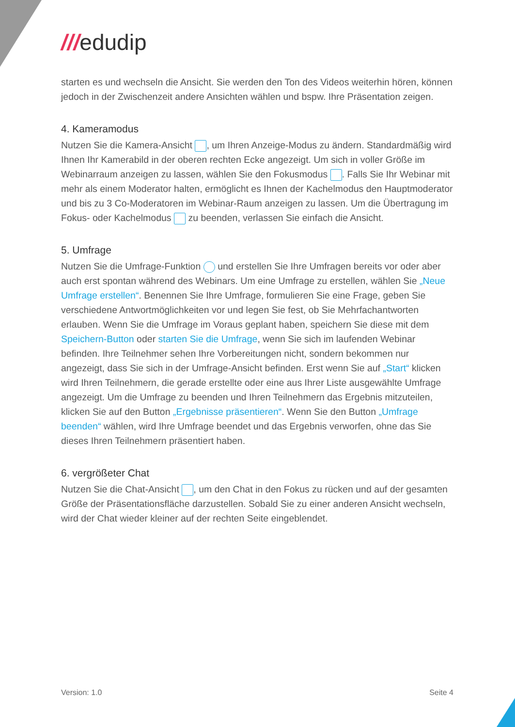///edudip
starten es und wechseln die Ansicht. Sie werden den Ton des Videos weiterhin hören, können jedoch in der Zwischenzeit andere Ansichten wählen und bspw. Ihre Präsentation zeigen.
4. Kameramodus
Nutzen Sie die Kamera-Ansicht , um Ihren Anzeige-Modus zu ändern. Standardmäßig wird Ihnen Ihr Kamerabild in der oberen rechten Ecke angezeigt. Um sich in voller Größe im Webinarraum anzeigen zu lassen, wählen Sie den Fokusmodus . Falls Sie Ihr Webinar mit mehr als einem Moderator halten, ermöglicht es Ihnen der Kachelmodus den Hauptmoderator und bis zu 3 Co-Moderatoren im Webinar-Raum anzeigen zu lassen. Um die Übertragung im Fokus- oder Kachelmodus zu beenden, verlassen Sie einfach die Ansicht.
5. Umfrage
Nutzen Sie die Umfrage-Funktion und erstellen Sie Ihre Umfragen bereits vor oder aber auch erst spontan während des Webinars. Um eine Umfrage zu erstellen, wählen Sie „Neue Umfrage erstellen“. Benennen Sie Ihre Umfrage, formulieren Sie eine Frage, geben Sie verschiedene Antwortmöglichkeiten vor und legen Sie fest, ob Sie Mehrfachantworten erlauben. Wenn Sie die Umfrage im Voraus geplant haben, speichern Sie diese mit dem Speichern-Button oder starten Sie die Umfrage, wenn Sie sich im laufenden Webinar befinden. Ihre Teilnehmer sehen Ihre Vorbereitungen nicht, sondern bekommen nur angezeigt, dass Sie sich in der Umfrage-Ansicht befinden. Erst wenn Sie auf „Start“ klicken wird Ihren Teilnehmern, die gerade erstellte oder eine aus Ihrer Liste ausgewählte Umfrage angezeigt. Um die Umfrage zu beenden und Ihren Teilnehmern das Ergebnis mitzuteilen, klicken Sie auf den Button „Ergebnisse präsentieren“. Wenn Sie den Button „Umfrage beenden“ wählen, wird Ihre Umfrage beendet und das Ergebnis verworfen, ohne das Sie dieses Ihren Teilnehmern präsentiert haben.
6. vergrößeter Chat
Nutzen Sie die Chat-Ansicht , um den Chat in den Fokus zu rücken und auf der gesamten Größe der Präsentationsfläche darzustellen. Sobald Sie zu einer anderen Ansicht wechseln, wird der Chat wieder kleiner auf der rechten Seite eingeblendet.
Version: 1.0 Seite 4